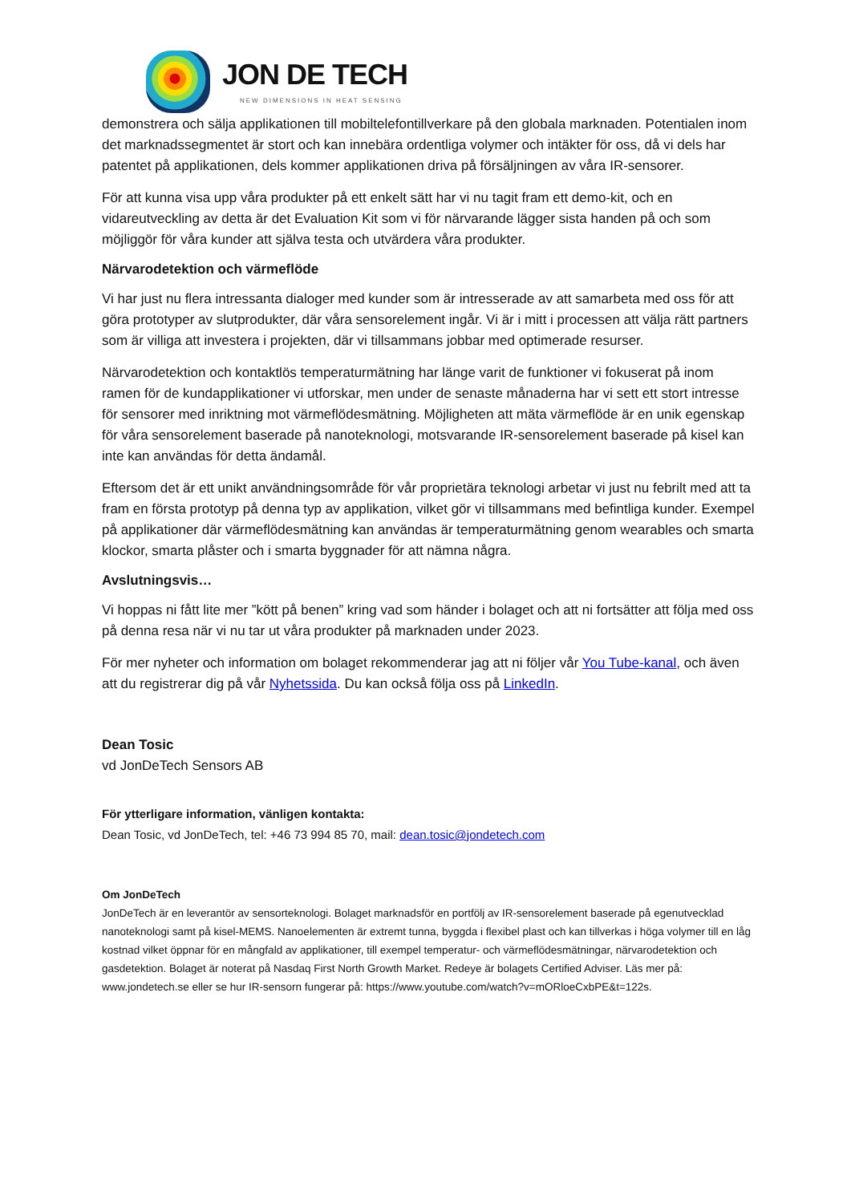JON DE TECH
NEW DIMENSIONS IN HEAT SENSING
demonstrera och sälja applikationen till mobiltelefontillverkare på den globala marknaden. Potentialen inom det marknadssegmentet är stort och kan innebära ordentliga volymer och intäkter för oss, då vi dels har patentet på applikationen, dels kommer applikationen driva på försäljningen av våra IR-sensorer.
För att kunna visa upp våra produkter på ett enkelt sätt har vi nu tagit fram ett demo-kit, och en vidareutveckling av detta är det Evaluation Kit som vi för närvarande lägger sista handen på och som möjliggör för våra kunder att själva testa och utvärdera våra produkter.
Närvarodetektion och värmeflöde
Vi har just nu flera intressanta dialoger med kunder som är intresserade av att samarbeta med oss för att göra prototyper av slutprodukter, där våra sensorelement ingår. Vi är i mitt i processen att välja rätt partners som är villiga att investera i projekten, där vi tillsammans jobbar med optimerade resurser.
Närvarodetektion och kontaktlös temperaturmätning har länge varit de funktioner vi fokuserat på inom ramen för de kundapplikationer vi utforskar, men under de senaste månaderna har vi sett ett stort intresse för sensorer med inriktning mot värmeflödesmätning. Möjligheten att mäta värmeflöde är en unik egenskap för våra sensorelement baserade på nanoteknologi, motsvarande IR-sensorelement baserade på kisel kan inte kan användas för detta ändamål.
Eftersom det är ett unikt användningsområde för vår proprietära teknologi arbetar vi just nu febrilt med att ta fram en första prototyp på denna typ av applikation, vilket gör vi tillsammans med befintliga kunder. Exempel på applikationer där värmeflödesmätning kan användas är temperaturmätning genom wearables och smarta klockor, smarta plåster och i smarta byggnader för att nämna några.
Avslutningsvis…
Vi hoppas ni fått lite mer ”kött på benen” kring vad som händer i bolaget och att ni fortsätter att följa med oss på denna resa när vi nu tar ut våra produkter på marknaden under 2023.
För mer nyheter och information om bolaget rekommenderar jag att ni följer vår You Tube-kanal, och även att du registrerar dig på vår Nyhetssida. Du kan också följa oss på LinkedIn.
Dean Tosic
vd JonDeTech Sensors AB
För ytterligare information, vänligen kontakta:
Dean Tosic, vd JonDeTech, tel: +46 73 994 85 70, mail: dean.tosic@jondetech.com
Om JonDeTech
JonDeTech är en leverantör av sensorteknologi. Bolaget marknadsför en portfölj av IR-sensorelement baserade på egenutvecklad nanoteknologi samt på kisel-MEMS. Nanoelementen är extremt tunna, byggda i flexibel plast och kan tillverkas i höga volymer till en låg kostnad vilket öppnar för en mångfald av applikationer, till exempel temperatur- och värmeflödesmätningar, närvarodetektion och gasdetektion. Bolaget är noterat på Nasdaq First North Growth Market. Redeye är bolagets Certified Adviser. Läs mer på: www.jondetech.se eller se hur IR-sensorn fungerar på: https://www.youtube.com/watch?v=mORloeCxbPE&t=122s.